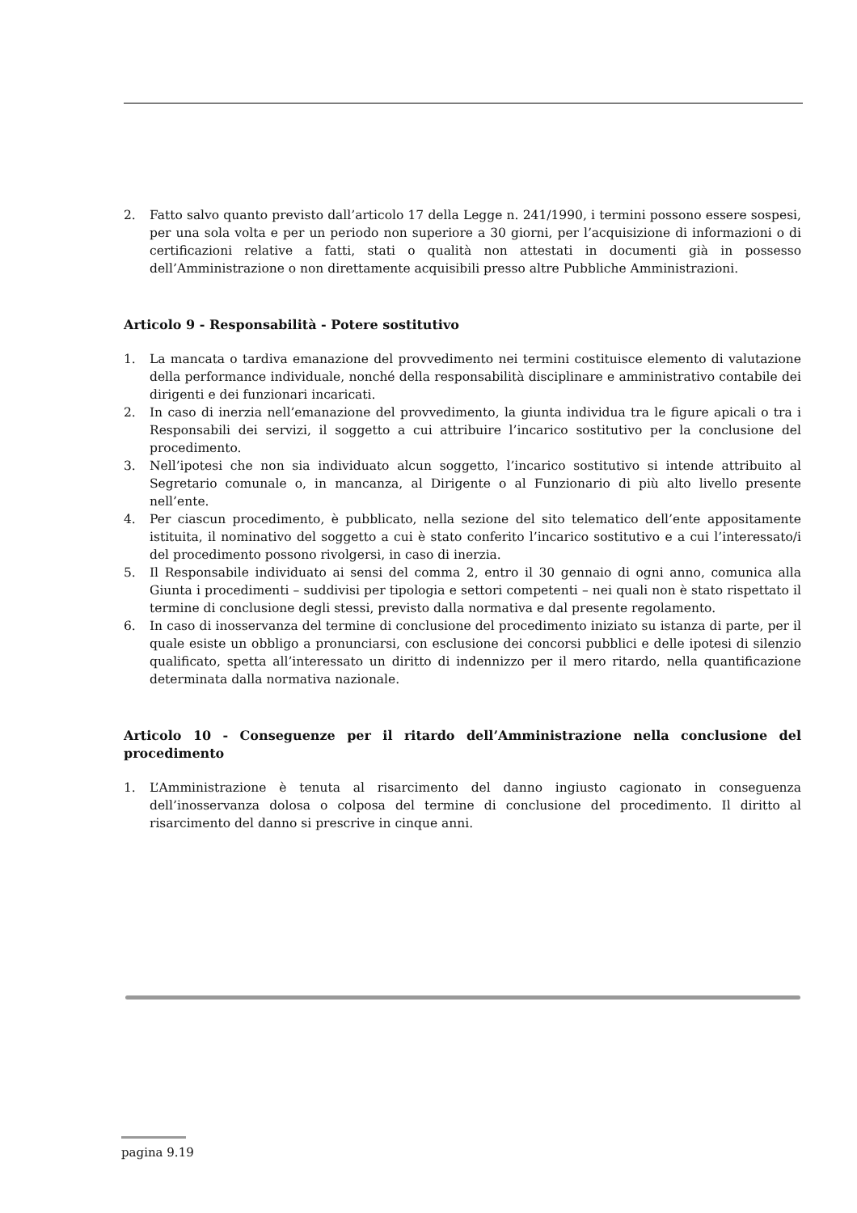2. Fatto salvo quanto previsto dall’articolo 17 della Legge n. 241/1990, i termini possono essere sospesi, per una sola volta e per un periodo non superiore a 30 giorni, per l’acquisizione di informazioni o di certificazioni relative a fatti, stati o qualità non attestati in documenti già in possesso dell’Amministrazione o non direttamente acquisibili presso altre Pubbliche Amministrazioni.
Articolo 9 - Responsabilità - Potere sostitutivo
1. La mancata o tardiva emanazione del provvedimento nei termini costituisce elemento di valutazione della performance individuale, nonché della responsabilità disciplinare e amministrativo contabile dei dirigenti e dei funzionari incaricati.
2. In caso di inerzia nell’emanazione del provvedimento, la giunta individua tra le figure apicali o tra i Responsabili dei servizi, il soggetto a cui attribuire l’incarico sostitutivo per la conclusione del procedimento.
3. Nell’ipotesi che non sia individuato alcun soggetto, l’incarico sostitutivo si intende attribuito al Segretario comunale o, in mancanza, al Dirigente o al Funzionario di più alto livello presente nell’ente.
4. Per ciascun procedimento, è pubblicato, nella sezione del sito telematico dell’ente appositamente istituita, il nominativo del soggetto a cui è stato conferito l’incarico sostitutivo e a cui l’interessato/i del procedimento possono rivolgersi, in caso di inerzia.
5. Il Responsabile individuato ai sensi del comma 2, entro il 30 gennaio di ogni anno, comunica alla Giunta i procedimenti – suddivisi per tipologia e settori competenti – nei quali non è stato rispettato il termine di conclusione degli stessi, previsto dalla normativa e dal presente regolamento.
6. In caso di inosservanza del termine di conclusione del procedimento iniziato su istanza di parte, per il quale esiste un obbligo a pronunciarsi, con esclusione dei concorsi pubblici e delle ipotesi di silenzio qualificato, spetta all’interessato un diritto di indennizzo per il mero ritardo, nella quantificazione determinata dalla normativa nazionale.
Articolo 10 - Conseguenze per il ritardo dell’Amministrazione nella conclusione del procedimento
1. L’Amministrazione è tenuta al risarcimento del danno ingiusto cagionato in conseguenza dell’inosservanza dolosa o colposa del termine di conclusione del procedimento. Il diritto al risarcimento del danno si prescrive in cinque anni.
pagina 9.19